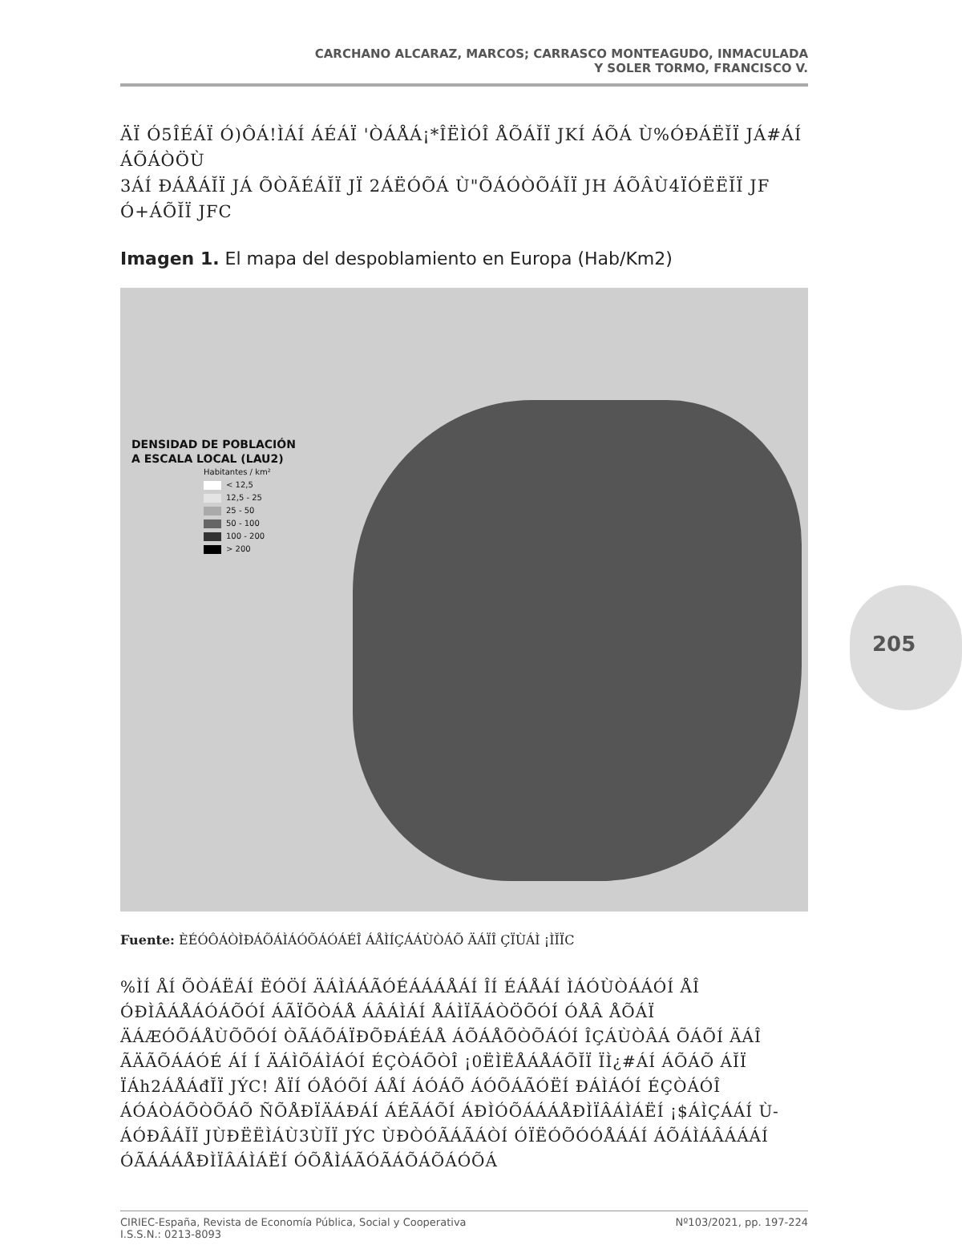CARCHANO ALCARAZ, MARCOS; CARRASCO MONTEAGUDO, INMACULADA
Y SOLER TORMO, FRANCISCO V.
ÄÏ Ó5ÎÉÁÏ Ó)ÔÁ!ÌÁÍ ÁÉÁÏ 'ÒÁÅÁ¡*ÎËÌÓÎ ÅÕÁĬÏ JKÍ ÁÕÁ Ù%ÓÐÁËĬÏ JÁ#ÁÍ ÁÕÁÒÖÙ
3ÁÍ ÐÁÅÁĬÏ JÁ ÕÒÃÉÁĬÏ JÏ 2ÁËÓÕÁ Ù"ÕÁÓÒÕÁĬÏ JH ÁÕÂÙ4ÏÓËËĬÏ JF Ó+ÁÕĬÏ JFC
Imagen 1. El mapa del despoblamiento en Europa (Hab/Km2)
DENSIDAD DE POBLACIÓN
A ESCALA LOCAL (LAU2)
Habitantes / km²
< 12,5
12,5 - 25
25 - 50
50 - 100
100 - 200
> 200
Fuente: ÈÉÓÔÁÒÌÐÁÕÁÌÁÓÕÁÓÁÉÎ ÁÅÌÍÇÁÁÙÒÁÕ ÄÁÏÎ ÇÏÙÁÌ ¡ÌĬÏC
%ÌÍ ÅÍ ÕÒÁËÁÍ ËÓÖÍ ÄÁÌÁÁÃÓÉÁÁÁÅÁÍ ÎÍ ÉÁÅÁÍ ÌÁÓÙÒÁÁÓÍ ÅÎ ÓÐÌÂÁÅÁÓÁÕÓÍ ÁÃÏÕÒÁÅ ÁÂÁÌÁÍ ÅÁÌÏÃÁÒÖÕÓÍ ÓÅÂ ÅÕÁÏ ÄÁÆÓÕÁÅÙÕÕÓÍ ÒÃÁÕÁÏÐÕÐÁÉÁÅ ÁÕÁÅÕÒÕÁÓÍ ÎÇÁÙÒÂÁ ÕÁÕÍ ÄÁÎ ÃÄÃÕÁÁÓÉ ÁÍ Í ÄÁÌÕÁÌÁÓÍ ÉÇÒÁÕÒÎ ¡0ËÌËÅÁÅÁÕĬÏ ÏÌ¿#ÁÍ ÁÕÁÕ ÁĬÏ ÏÁh2ÁÅÁđĬÏ JÝC! ÅÏÍ ÓÅÓÕÍ ÁÅÍ ÁÓÁÕ ÁÓÕÁÃÓËÍ ÐÁÌÁÓÍ ÉÇÒÁÓÎ ÁÓÁÒÁÕÒÕÁÕ ÑÕÅÐÏÄÁÐÁÍ ÁÉÃÁÕÍ ÁÐÌÓÕÁÁÁÅÐÌÏÂÁÌÁËÍ ¡$ÁÌÇÁÁÍ Ù-ÁÓÐÂÁĬÏ JÙÐËËÌÁÙ3ÙĬÏ JÝC ÙÐÒÓÃÁÃÁÒÍ ÓÏËÓÕÓÓÅÁÁÍ ÁÕÁÌÁÂÁÁÁÍ ÓÃÁÁÁÅÐÌÏÂÁÌÁËÍ ÓÕÅÌÁÃÓÃÁÕÁÕÁÓÕÁ
205
CIRIEC-España, Revista de Economía Pública, Social y Cooperativa
I.S.S.N.: 0213-8093 Nº103/2021, pp. 197-224